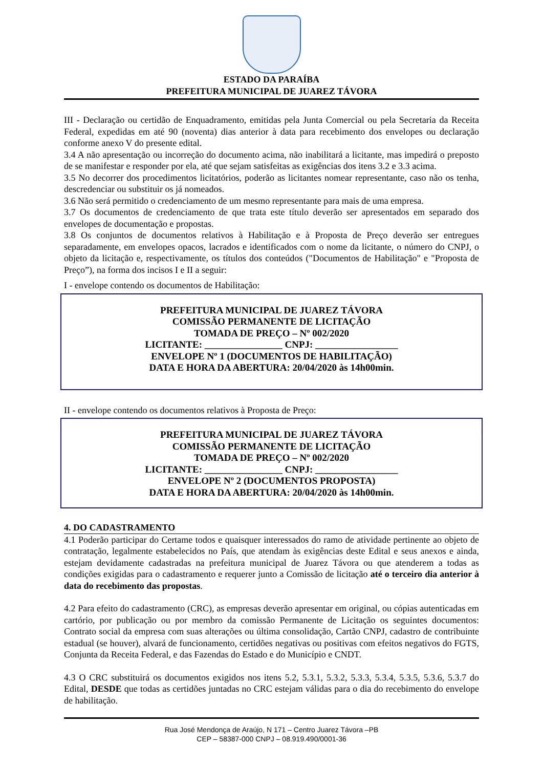ESTADO DA PARAÍBA
PREFEITURA MUNICIPAL DE JUAREZ TÁVORA
III - Declaração ou certidão de Enquadramento, emitidas pela Junta Comercial ou pela Secretaria da Receita Federal, expedidas em até 90 (noventa) dias anterior à data para recebimento dos envelopes ou declaração conforme anexo V do presente edital.
3.4 A não apresentação ou incorreção do documento acima, não inabilitará a licitante, mas impedirá o preposto de se manifestar e responder por ela, até que sejam satisfeitas as exigências dos itens 3.2 e 3.3 acima.
3.5 No decorrer dos procedimentos licitatórios, poderão as licitantes nomear representante, caso não os tenha, descredenciar ou substituir os já nomeados.
3.6 Não será permitido o credenciamento de um mesmo representante para mais de uma empresa.
3.7 Os documentos de credenciamento de que trata este título deverão ser apresentados em separado dos envelopes de documentação e propostas.
3.8 Os conjuntos de documentos relativos à Habilitação e à Proposta de Preço deverão ser entregues separadamente, em envelopes opacos, lacrados e identificados com o nome da licitante, o número do CNPJ, o objeto da licitação e, respectivamente, os títulos dos conteúdos ("Documentos de Habilitação" e "Proposta de Preço”), na forma dos incisos I e II a seguir:
I - envelope contendo os documentos de Habilitação:
PREFEITURA MUNICIPAL DE JUAREZ TÁVORA
COMISSÃO PERMANENTE DE LICITAÇÃO
TOMADA DE PREÇO – Nº 002/2020
LICITANTE: ________________ CNPJ: _________________
ENVELOPE Nº 1 (DOCUMENTOS DE HABILITAÇÃO)
DATA E HORA DA ABERTURA: 20/04/2020 às 14h00min.
II - envelope contendo os documentos relativos à Proposta de Preço:
PREFEITURA MUNICIPAL DE JUAREZ TÁVORA
COMISSÃO PERMANENTE DE LICITAÇÃO
TOMADA DE PREÇO – Nº 002/2020
LICITANTE: ________________ CNPJ: _________________
ENVELOPE Nº 2 (DOCUMENTOS PROPOSTA)
DATA E HORA DA ABERTURA: 20/04/2020 às 14h00min.
4. DO CADASTRAMENTO
4.1 Poderão participar do Certame todos e quaisquer interessados do ramo de atividade pertinente ao objeto de contratação, legalmente estabelecidos no País, que atendam às exigências deste Edital e seus anexos e ainda, estejam devidamente cadastradas na prefeitura municipal de Juarez Távora ou que atenderem a todas as condições exigidas para o cadastramento e requerer junto a Comissão de licitação até o terceiro dia anterior à data do recebimento das propostas.
4.2 Para efeito do cadastramento (CRC), as empresas deverão apresentar em original, ou cópias autenticadas em cartório, por publicação ou por membro da comissão Permanente de Licitação os seguintes documentos: Contrato social da empresa com suas alterações ou última consolidação, Cartão CNPJ, cadastro de contribuinte estadual (se houver), alvará de funcionamento, certidões negativas ou positivas com efeitos negativos do FGTS, Conjunta da Receita Federal, e das Fazendas do Estado e do Município e CNDT.
4.3 O CRC substituirá os documentos exigidos nos itens 5.2, 5.3.1, 5.3.2, 5.3.3, 5.3.4, 5.3.5, 5.3.6, 5.3.7 do Edital, DESDE que todas as certidões juntadas no CRC estejam válidas para o dia do recebimento do envelope de habilitação.
Rua José Mendonça de Araújo, N 171 – Centro Juarez Távora –PB
CEP – 58387-000 CNPJ – 08.919.490/0001-36